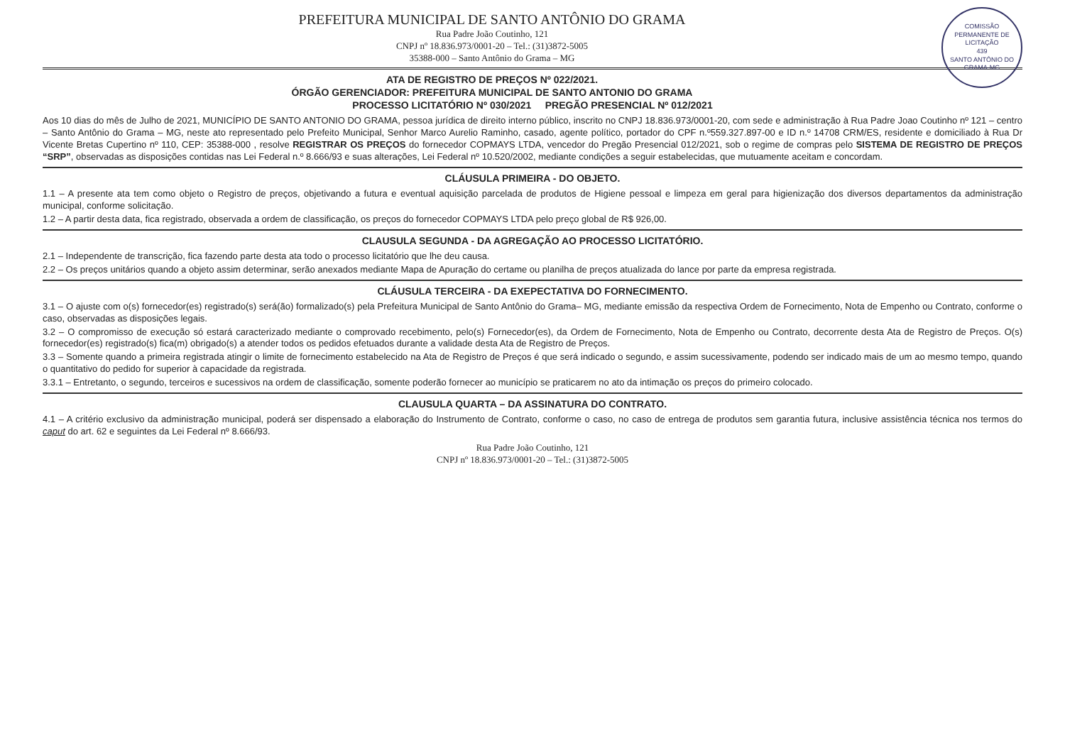COMISSÃO PERMANENTE DE LICITAÇÃO
439
SANTO ANTÔNIO DO GRAMA-MG
PREFEITURA MUNICIPAL DE SANTO ANTÔNIO DO GRAMA
Rua Padre João Coutinho, 121
CNPJ nº 18.836.973/0001-20 – Tel.: (31)3872-5005
35388-000 – Santo Antônio do Grama – MG
ATA DE REGISTRO DE PREÇOS Nº 022/2021.
ÓRGÃO GERENCIADOR: PREFEITURA MUNICIPAL DE SANTO ANTONIO DO GRAMA
PROCESSO LICITATÓRIO Nº 030/2021 PREGÃO PRESENCIAL Nº 012/2021
Aos 10 dias do mês de Julho de 2021, MUNICÍPIO DE SANTO ANTONIO DO GRAMA, pessoa jurídica de direito interno público, inscrito no CNPJ 18.836.973/0001-20, com sede e administração à Rua Padre Joao Coutinho nº 121 – centro – Santo Antônio do Grama – MG, neste ato representado pelo Prefeito Municipal, Senhor Marco Aurelio Raminho, casado, agente político, portador do CPF n.º559.327.897-00 e ID n.º 14708 CRM/ES, residente e domiciliado à Rua Dr Vicente Bretas Cupertino nº 110, CEP: 35388-000 , resolve REGISTRAR OS PREÇOS do fornecedor COPMAYS LTDA, vencedor do Pregão Presencial 012/2021, sob o regime de compras pelo SISTEMA DE REGISTRO DE PREÇOS “SRP”, observadas as disposições contidas nas Lei Federal n.º 8.666/93 e suas alterações, Lei Federal nº 10.520/2002, mediante condições a seguir estabelecidas, que mutuamente aceitam e concordam.
CLÁUSULA PRIMEIRA - DO OBJETO.
1.1 – A presente ata tem como objeto o Registro de preços, objetivando a futura e eventual aquisição parcelada de produtos de Higiene pessoal e limpeza em geral para higienização dos diversos departamentos da administração municipal, conforme solicitação.
1.2 – A partir desta data, fica registrado, observada a ordem de classificação, os preços do fornecedor COPMAYS LTDA pelo preço global de R$ 926,00.
CLAUSULA SEGUNDA - DA AGREGAÇÃO AO PROCESSO LICITATÓRIO.
2.1 – Independente de transcrição, fica fazendo parte desta ata todo o processo licitatório que lhe deu causa.
2.2 – Os preços unitários quando a objeto assim determinar, serão anexados mediante Mapa de Apuração do certame ou planilha de preços atualizada do lance por parte da empresa registrada.
CLÁUSULA TERCEIRA - DA EXEPECTATIVA DO FORNECIMENTO.
3.1 – O ajuste com o(s) fornecedor(es) registrado(s) será(ão) formalizado(s) pela Prefeitura Municipal de Santo Antônio do Grama– MG, mediante emissão da respectiva Ordem de Fornecimento, Nota de Empenho ou Contrato, conforme o caso, observadas as disposições legais.
3.2 – O compromisso de execução só estará caracterizado mediante o comprovado recebimento, pelo(s) Fornecedor(es), da Ordem de Fornecimento, Nota de Empenho ou Contrato, decorrente desta Ata de Registro de Preços. O(s) fornecedor(es) registrado(s) fica(m) obrigado(s) a atender todos os pedidos efetuados durante a validade desta Ata de Registro de Preços.
3.3 – Somente quando a primeira registrada atingir o limite de fornecimento estabelecido na Ata de Registro de Preços é que será indicado o segundo, e assim sucessivamente, podendo ser indicado mais de um ao mesmo tempo, quando o quantitativo do pedido for superior à capacidade da registrada.
3.3.1 – Entretanto, o segundo, terceiros e sucessivos na ordem de classificação, somente poderão fornecer ao município se praticarem no ato da intimação os preços do primeiro colocado.
CLAUSULA QUARTA – DA ASSINATURA DO CONTRATO.
4.1 – A critério exclusivo da administração municipal, poderá ser dispensado a elaboração do Instrumento de Contrato, conforme o caso, no caso de entrega de produtos sem garantia futura, inclusive assistência técnica nos termos do caput do art. 62 e seguintes da Lei Federal nº 8.666/93.
Rua Padre João Coutinho, 121
CNPJ nº 18.836.973/0001-20 – Tel.: (31)3872-5005